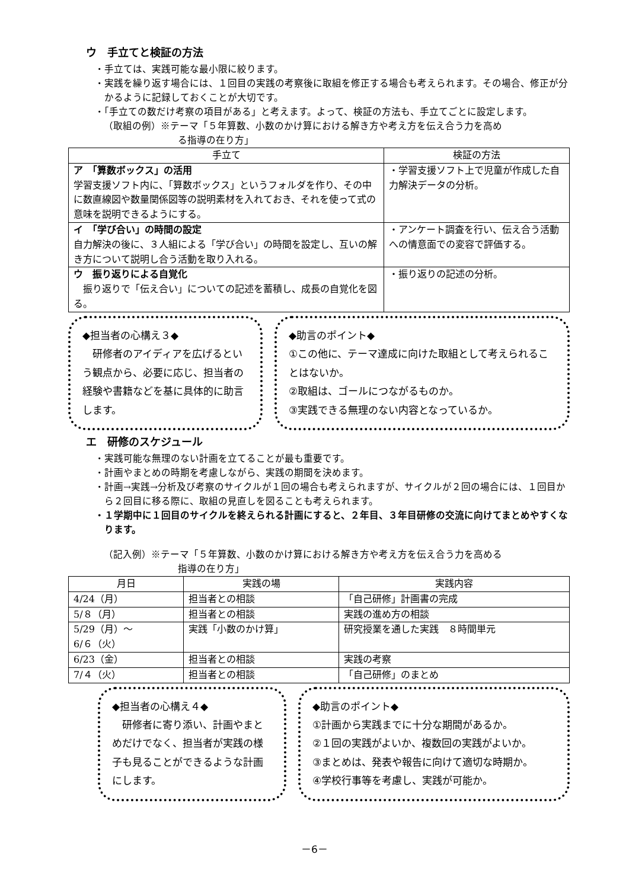ウ　手立てと検証の方法
・手立ては、実践可能な最小限に絞ります。
・実践を繰り返す場合には、１回目の実践の考察後に取組を修正する場合も考えられます。その場合、修正が分かるように記録しておくことが大切です。
・「手立ての数だけ考察の項目がある」と考えます。よって、検証の方法も、手立てごとに設定します。
（取組の例）※テーマ「５年算数、小数のかけ算における解き方や考え方を伝え合う力を高め
る指導の在り方」
| 手立て | 検証の方法 |
| --- | --- |
| ア 「算数ボックス」の活用 学習支援ソフト内に、「算数ボックス」というフォルダを作り、その中に数直線図や数量関係図等の説明素材を入れておき、それを使って式の意味を説明できるようにする。 | ・学習支援ソフト上で児童が作成した自力解決データの分析。 |
| イ 「学び合い」の時間の設定 自力解決の後に、３人組による「学び合い」の時間を設定し、互いの解き方について説明し合う活動を取り入れる。 | ・アンケート調査を行い、伝え合う活動への情意面での変容で評価する。 |
| ウ 振り返りによる自覚化 振り返りで「伝え合い」についての記述を蓄積し、成長の自覚化を図る。 | ・振り返りの記述の分析。 |
◆担当者の心構え３◆
　研修者のアイディアを広げるという観点から、必要に応じ、担当者の経験や書籍などを基に具体的に助言します。
◆助言のポイント◆
①この他に、テーマ達成に向けた取組として考えられることはないか。
②取組は、ゴールにつながるものか。
③実践できる無理のない内容となっているか。
エ　研修のスケジュール
・実践可能な無理のない計画を立てることが最も重要です。
・計画やまとめの時期を考慮しながら、実践の期間を決めます。
・計画→実践→分析及び考察のサイクルが１回の場合も考えられますが、サイクルが２回の場合には、１回目から２回目に移る際に、取組の見直しを図ることも考えられます。
・１学期中に１回目のサイクルを終えられる計画にすると、２年目、３年目研修の交流に向けてまとめやすくなります。
（記入例）※テーマ「５年算数、小数のかけ算における解き方や考え方を伝え合う力を高める
指導の在り方」
| 月日 | 実践の場 | 実践内容 |
| --- | --- | --- |
| 4/24（月） | 担当者との相談 | 「自己研修」計画書の完成 |
| 5/８（月） | 担当者との相談 | 実践の進め方の相談 |
| 5/29（月）～ 6/６（火） | 実践「小数のかけ算」 | 研究授業を通した実践 ８時間単元 |
| 6/23（金） | 担当者との相談 | 実践の考察 |
| 7/４（火） | 担当者との相談 | 「自己研修」のまとめ |
◆担当者の心構え４◆
　研修者に寄り添い、計画やまとめだけでなく、担当者が実践の様子も見ることができるような計画にします。
◆助言のポイント◆
①計画から実践までに十分な期間があるか。
②１回の実践がよいか、複数回の実践がよいか。
③まとめは、発表や報告に向けて適切な時期か。
④学校行事等を考慮し、実践が可能か。
－6－